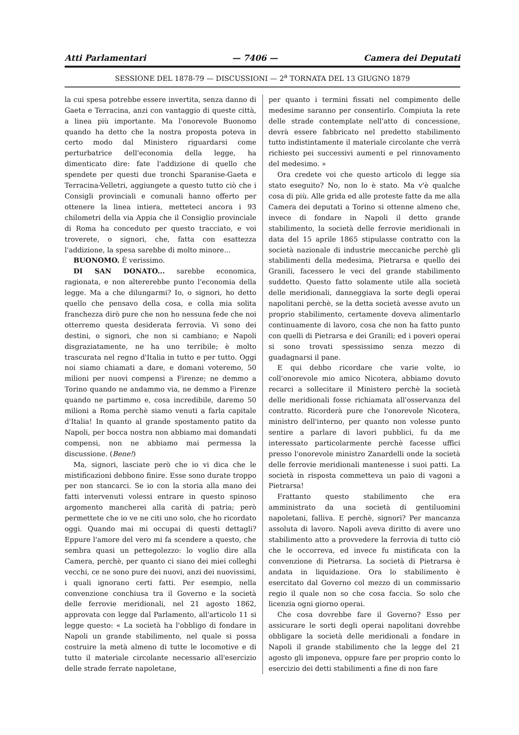Atti Parlamentari — 7406 — Camera dei Deputati
SESSIONE DEL 1878-79 — DISCUSSIONI — 2<sup>a</sup> TORNATA DEL 13 GIUGNO 1879
la cui spesa potrebbe essere invertita, senza danno di Gaeta e Terracina, anzi con vantaggio di queste città, a linea più importante. Ma l'onorevole Buonomo quando ha detto che la nostra proposta poteva in certo modo dal Ministero riguardarsi come perturbatrice dell'economia della legge, ha dimenticato dire: fate l'addizione di quello che spendete per questi due tronchi Sparanise-Gaeta e Terracina-Velletri, aggiungete a questo tutto ciò che i Consigli provinciali e comunali hanno offerto per ottenere la linea intiera, metteteci ancora i 93 chilometri della via Appia che il Consiglio provinciale di Roma ha conceduto per questo tracciato, e voi troverete, o signori, che, fatta con esattezza l'addizione, la spesa sarebbe di molto minore...
BUONOMO. È verissimo.
DI SAN DONATO... sarebbe economica, ragionata, e non altererebbe punto l'economia della legge. Ma a che dilungarmi? Io, o signori, ho detto quello che pensavo della cosa, e colla mia solita franchezza dirò pure che non ho nessuna fede che noi otterremo questa desiderata ferrovia. Vi sono dei destini, o signori, che non si cambiano; e Napoli disgraziatamente, ne ha uno terribile; è molto trascurata nel regno d'Italia in tutto e per tutto. Oggi noi siamo chiamati a dare, e domani voteremo, 50 milioni per nuovi compensi a Firenze; ne demmo a Torino quando ne andammo via, ne demmo a Firenze quando ne partimmo e, cosa incredibile, daremo 50 milioni a Roma perchè siamo venuti a farla capitale d'Italia! In quanto al grande spostamento patito da Napoli, per bocca nostra non abbiamo mai domandati compensi, non ne abbiamo mai permessa la discussione. (Bene!)
Ma, signori, lasciate però che io vi dica che le mistificazioni debbono finire. Esse sono durate troppo per non stancarci. Se io con la storia alla mano dei fatti intervenuti volessi entrare in questo spinoso argomento mancherei alla carità di patria; però permettete che io ve ne citi uno solo, che ho ricordato oggi. Quando mai mi occupai di questi dettagli? Eppure l'amore del vero mi fa scendere a questo, che sembra quasi un pettegolezzo: lo voglio dire alla Camera, perchè, per quanto ci siano dei miei colleghi vecchi, ce ne sono pure dei nuovi, anzi dei nuovissimi, i quali ignorano certi fatti. Per esempio, nella convenzione conchiusa tra il Governo e la società delle ferrovie meridionali, nel 21 agosto 1862, approvata con legge dal Parlamento, all'articolo 11 si legge questo: « La società ha l'obbligo di fondare in Napoli un grande stabilimento, nel quale si possa costruire la metà almeno di tutte le locomotive e di tutto il materiale circolante necessario all'esercizio delle strade ferrate napoletane,
per quanto i termini fissati nel compimento delle medesime saranno per consentirlo. Compiuta la rete delle strade contemplate nell'atto di concessione, devrà essere fabbricato nel predetto stabilimento tutto indistintamente il materiale circolante che verrà richiesto pei successivi aumenti e pel rinnovamento del medesimo. »
Ora credete voi che questo articolo di legge sia stato eseguito? No, non lo è stato. Ma v'è qualche cosa di più. Alle grida ed alle proteste fatte da me alla Camera dei deputati a Torino si ottenne almeno che, invece di fondare in Napoli il detto grande stabilimento, la società delle ferrovie meridionali in data del 15 aprile 1865 stipulasse contratto con la società nazionale di industrie meccaniche perchè gli stabilimenti della medesima, Pietrarsa e quello dei Granili, facessero le veci del grande stabilimento suddetto. Questo fatto solamente utile alla società delle meridionali, danneggiava la sorte degli operai napolitani perchè, se la detta società avesse avuto un proprio stabilimento, certamente doveva alimentarlo continuamente di lavoro, cosa che non ha fatto punto con quelli di Pietrarsa e dei Granili; ed i poveri operai si sono trovati spessissimo senza mezzo di guadagnarsi il pane.
E qui debbo ricordare che varie volte, io coll'onorevole mio amico Nicotera, abbiamo dovuto recarci a sollecitare il Ministero perchè la società delle meridionali fosse richiamata all'osservanza del contratto. Ricorderà pure che l'onorevole Nicotera, ministro dell'interno, per quanto non volesse punto sentire a parlare di lavori pubblici, fu da me interessato particolarmente perchè facesse uffici presso l'onorevole ministro Zanardelli onde la società delle ferrovie meridionali mantenesse i suoi patti. La società in risposta commetteva un paio di vagoni a Pietrarsa!
Frattanto questo stabilimento che era amministrato da una società di gentiluomini napoletani, falliva. E perchè, signori? Per mancanza assoluta di lavoro. Napoli aveva diritto di avere uno stabilimento atto a provvedere la ferrovia di tutto ciò che le occorreva, ed invece fu mistificata con la convenzione di Pietrarsa. La società di Pietrarsa è andata in liquidazione. Ora lo stabilimento è esercitato dal Governo col mezzo di un commissario regio il quale non so che cosa faccia. So solo che licenzia ogni giorno operai.
Che cosa dovrebbe fare il Governo? Esso per assicurare le sorti degli operai napolitani dovrebbe obbligare la società delle meridionali a fondare in Napoli il grande stabilimento che la legge del 21 agosto gli imponeva, oppure fare per proprio conto lo esercizio dei detti stabilimenti a fine di non fare